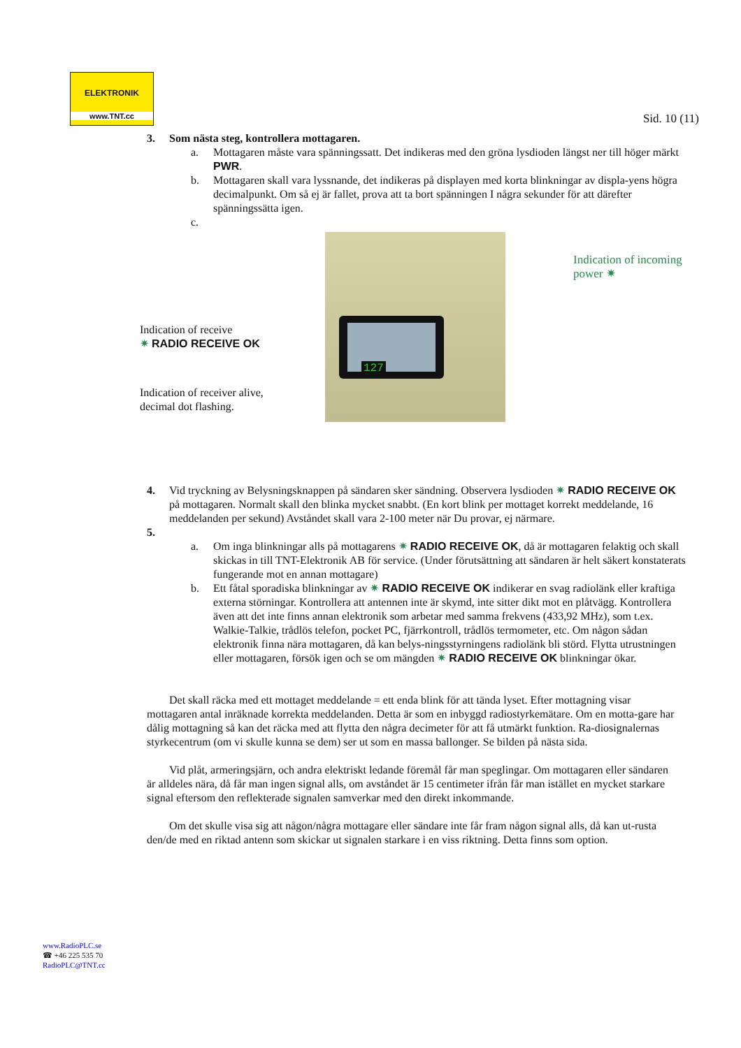ELEKTRONIK
www.TNT.cc
Sid. 10 (11)
3. Som nästa steg, kontrollera mottagaren.
a. Mottagaren måste vara spänningssatt. Det indikeras med den gröna lysdioden längst ner till höger märkt PWR.
b. Mottagaren skall vara lyssnande, det indikeras på displayen med korta blinkningar av displa-yens högra decimalpunkt. Om så ej är fallet, prova att ta bort spänningen I några sekunder för att därefter spänningssätta igen.
c.
Indication of receive
✷ RADIO RECEIVE OK
Indication of receiver alive, decimal dot flashing.
127
Indication of incoming power ✷
4. Vid tryckning av Belysningsknappen på sändaren sker sändning. Observera lysdioden ✷ RADIO RECEIVE OK på mottagaren. Normalt skall den blinka mycket snabbt. (En kort blink per mottaget korrekt meddelande, 16 meddelanden per sekund) Avståndet skall vara 2-100 meter när Du provar, ej närmare.
5.
a. Om inga blinkningar alls på mottagarens ✷ RADIO RECEIVE OK, då är mottagaren felaktig och skall skickas in till TNT-Elektronik AB för service. (Under förutsättning att sändaren är helt säkert konstaterats fungerande mot en annan mottagare)
b. Ett fåtal sporadiska blinkningar av ✷ RADIO RECEIVE OK indikerar en svag radiolänk eller kraftiga externa störningar. Kontrollera att antennen inte är skymd, inte sitter dikt mot en plåtvägg. Kontrollera även att det inte finns annan elektronik som arbetar med samma frekvens (433,92 MHz), som t.ex. Walkie-Talkie, trådlös telefon, pocket PC, fjärrkontroll, trådlös termometer, etc. Om någon sådan elektronik finna nära mottagaren, då kan belys-ningsstyrningens radiolänk bli störd. Flytta utrustningen eller mottagaren, försök igen och se om mängden ✷ RADIO RECEIVE OK blinkningar ökar.
Det skall räcka med ett mottaget meddelande = ett enda blink för att tända lyset. Efter mottagning visar mottagaren antal inräknade korrekta meddelanden. Detta är som en inbyggd radiostyrkemätare. Om en motta-gare har dålig mottagning så kan det räcka med att flytta den några decimeter för att få utmärkt funktion. Ra-diosignalernas styrkecentrum (om vi skulle kunna se dem) ser ut som en massa ballonger. Se bilden på nästa sida.
Vid plåt, armeringsjärn, och andra elektriskt ledande föremål får man speglingar. Om mottagaren eller sändaren är alldeles nära, då får man ingen signal alls, om avståndet är 15 centimeter ifrån får man istället en mycket starkare signal eftersom den reflekterade signalen samverkar med den direkt inkommande.
Om det skulle visa sig att någon/några mottagare eller sändare inte får fram någon signal alls, då kan ut-rusta den/de med en riktad antenn som skickar ut signalen starkare i en viss riktning. Detta finns som option.
www.RadioPLC.se
☎ +46 225 535 70
RadioPLC@TNT.cc